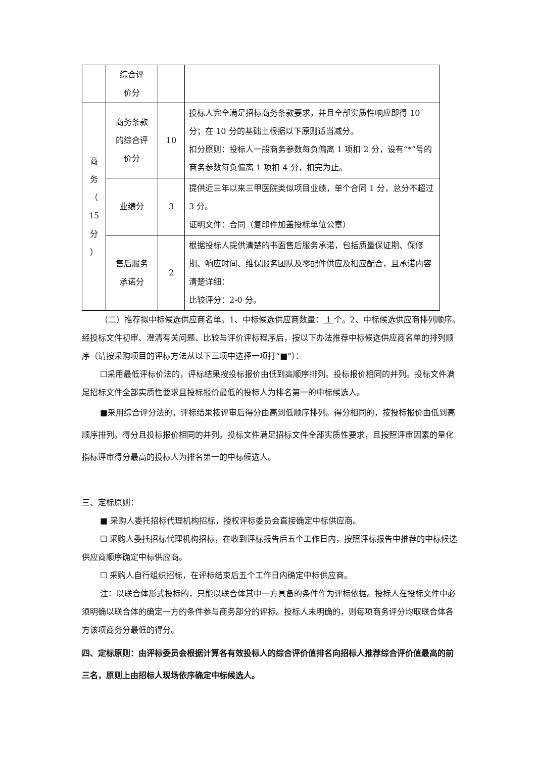| | 综合评 价分 | | |
| 商 务 （ 15 分 ） | 商务条款 的综合评 价分 | 10 | 投标人完全满足招标商务条款要求，并且全部实质性响应即得 10 分；在 10 分的基础上根据以下原则适当减分。 扣分原则：投标人一般商务参数每负偏离 1 项扣 2 分，设有“*”号的商务参数每负偏离 1 项扣 4 分，扣完为止。 |
| | 业绩分 | 3 | 提供近三年以来三甲医院类似项目业绩，单个合同 1 分，总分不超过 3 分。 证明文件：合同（复印件加盖投标单位公章） |
| | 售后服务 承诺分 | 2 | 根据投标人提供清楚的书面售后服务承诺，包括质量保证期、保修期、响应时间、维保服务团队及零配件供应及相应配合，且承诺内容清楚详细： 比较评分：2-0 分。 |
（二）推荐拟中标候选供应商名单。1、中标候选供应商数量： 1 个。2、中标候选供应商排列顺序。经投标文件初审、澄清有关问题、比较与评价评标程序后，按以下办法推荐中标候选供应商名单的排列顺序（请按采购项目的评标方法从以下三项中选择一项打“■”）：
☐采用最低评标价法的，评标结果按投标报价由低到高顺序排列。投标报价相同的并列。投标文件满足招标文件全部实质性要求且投标报价最低的投标人为排名第一的中标候选人。
■采用综合评分法的，评标结果按评审后得分由高到低顺序排列。得分相同的，按投标报价由低到高顺序排列。得分且投标报价相同的并列。投标文件满足招标文件全部实质性要求，且按照评审因素的量化指标评审得分最高的投标人为排名第一的中标候选人。
三、定标原则：
■ 采购人委托招标代理机构招标，授权评标委员会直接确定中标供应商。
☐ 采购人委托招标代理机构招标，在收到评标报告后五个工作日内，按照评标报告中推荐的中标候选供应商顺序确定中标供应商。
☐ 采购人自行组织招标，在评标结束后五个工作日内确定中标供应商。
注：以联合体形式投标的，只能以联合体其中一方具备的条件作为评标依据。投标人在投标文件中必须明确以联合体的确定一方的条件参与商务部分的评标。投标人未明确的，则每项商务评分均取联合体各方该项商务分最低的得分。
四、定标原则：由评标委员会根据计算各有效投标人的综合评价值排名向招标人推荐综合评价值最高的前三名，原则上由招标人现场依序确定中标候选人。